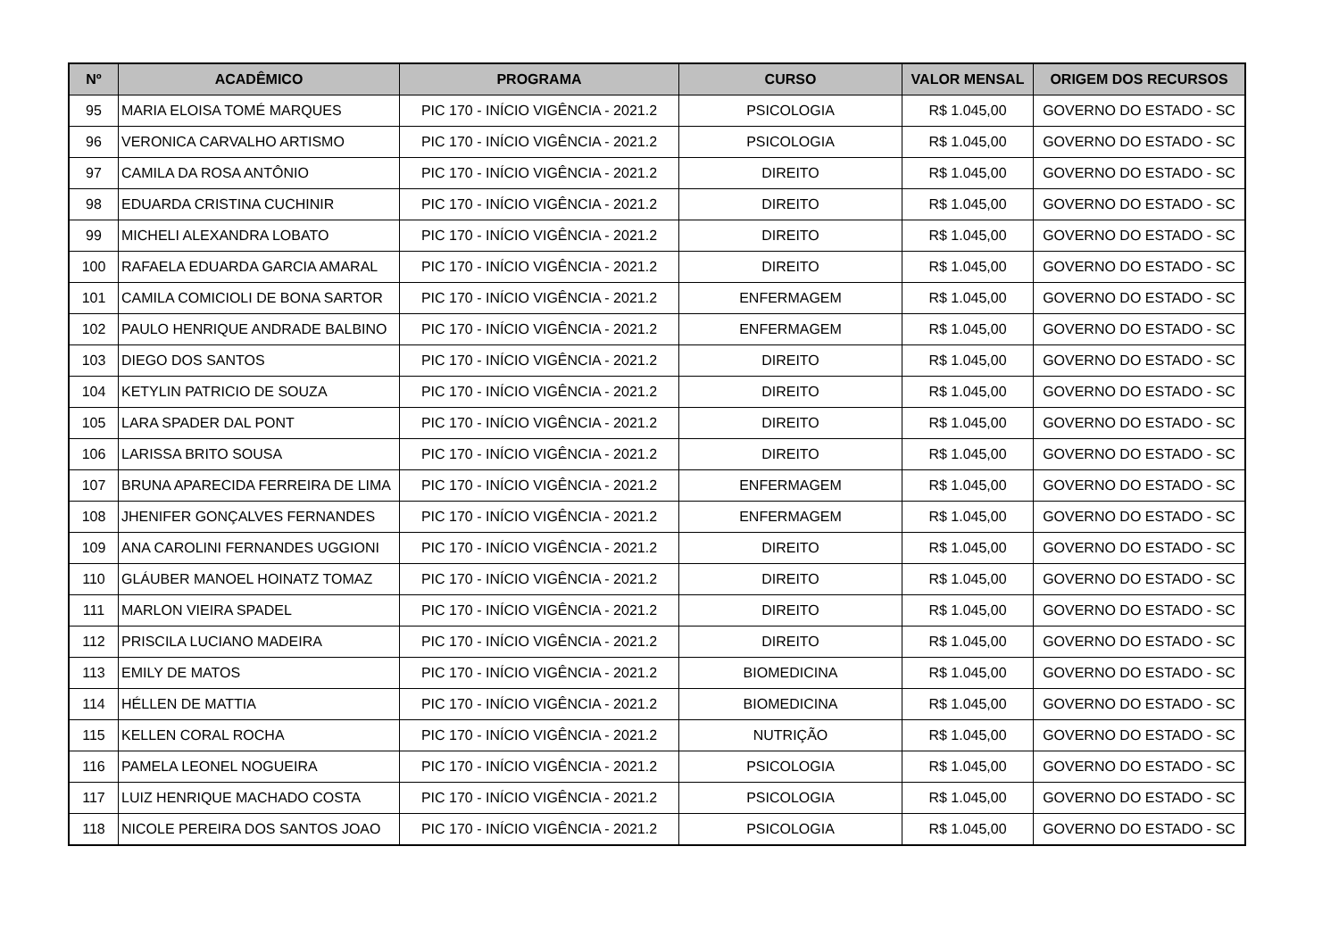| Nº | ACADÊMICO | PROGRAMA | CURSO | VALOR MENSAL | ORIGEM DOS RECURSOS |
| --- | --- | --- | --- | --- | --- |
| 95 | MARIA ELOISA TOMÉ MARQUES | PIC 170 - INÍCIO VIGÊNCIA - 2021.2 | PSICOLOGIA | R$ 1.045,00 | GOVERNO DO ESTADO - SC |
| 96 | VERONICA CARVALHO ARTISMO | PIC 170 - INÍCIO VIGÊNCIA - 2021.2 | PSICOLOGIA | R$ 1.045,00 | GOVERNO DO ESTADO - SC |
| 97 | CAMILA DA ROSA ANTÔNIO | PIC 170 - INÍCIO VIGÊNCIA - 2021.2 | DIREITO | R$ 1.045,00 | GOVERNO DO ESTADO - SC |
| 98 | EDUARDA CRISTINA CUCHINIR | PIC 170 - INÍCIO VIGÊNCIA - 2021.2 | DIREITO | R$ 1.045,00 | GOVERNO DO ESTADO - SC |
| 99 | MICHELI ALEXANDRA LOBATO | PIC 170 - INÍCIO VIGÊNCIA - 2021.2 | DIREITO | R$ 1.045,00 | GOVERNO DO ESTADO - SC |
| 100 | RAFAELA EDUARDA GARCIA AMARAL | PIC 170 - INÍCIO VIGÊNCIA - 2021.2 | DIREITO | R$ 1.045,00 | GOVERNO DO ESTADO - SC |
| 101 | CAMILA COMICIOLI DE BONA SARTOR | PIC 170 - INÍCIO VIGÊNCIA - 2021.2 | ENFERMAGEM | R$ 1.045,00 | GOVERNO DO ESTADO - SC |
| 102 | PAULO HENRIQUE ANDRADE BALBINO | PIC 170 - INÍCIO VIGÊNCIA - 2021.2 | ENFERMAGEM | R$ 1.045,00 | GOVERNO DO ESTADO - SC |
| 103 | DIEGO DOS SANTOS | PIC 170 - INÍCIO VIGÊNCIA - 2021.2 | DIREITO | R$ 1.045,00 | GOVERNO DO ESTADO - SC |
| 104 | KETYLIN PATRICIO DE SOUZA | PIC 170 - INÍCIO VIGÊNCIA - 2021.2 | DIREITO | R$ 1.045,00 | GOVERNO DO ESTADO - SC |
| 105 | LARA SPADER DAL PONT | PIC 170 - INÍCIO VIGÊNCIA - 2021.2 | DIREITO | R$ 1.045,00 | GOVERNO DO ESTADO - SC |
| 106 | LARISSA BRITO SOUSA | PIC 170 - INÍCIO VIGÊNCIA - 2021.2 | DIREITO | R$ 1.045,00 | GOVERNO DO ESTADO - SC |
| 107 | BRUNA APARECIDA FERREIRA DE LIMA | PIC 170 - INÍCIO VIGÊNCIA - 2021.2 | ENFERMAGEM | R$ 1.045,00 | GOVERNO DO ESTADO - SC |
| 108 | JHENIFER GONÇALVES FERNANDES | PIC 170 - INÍCIO VIGÊNCIA - 2021.2 | ENFERMAGEM | R$ 1.045,00 | GOVERNO DO ESTADO - SC |
| 109 | ANA CAROLINI FERNANDES UGGIONI | PIC 170 - INÍCIO VIGÊNCIA - 2021.2 | DIREITO | R$ 1.045,00 | GOVERNO DO ESTADO - SC |
| 110 | GLÁUBER MANOEL HOINATZ TOMAZ | PIC 170 - INÍCIO VIGÊNCIA - 2021.2 | DIREITO | R$ 1.045,00 | GOVERNO DO ESTADO - SC |
| 111 | MARLON VIEIRA SPADEL | PIC 170 - INÍCIO VIGÊNCIA - 2021.2 | DIREITO | R$ 1.045,00 | GOVERNO DO ESTADO - SC |
| 112 | PRISCILA LUCIANO MADEIRA | PIC 170 - INÍCIO VIGÊNCIA - 2021.2 | DIREITO | R$ 1.045,00 | GOVERNO DO ESTADO - SC |
| 113 | EMILY DE MATOS | PIC 170 - INÍCIO VIGÊNCIA - 2021.2 | BIOMEDICINA | R$ 1.045,00 | GOVERNO DO ESTADO - SC |
| 114 | HÉLLEN DE MATTIA | PIC 170 - INÍCIO VIGÊNCIA - 2021.2 | BIOMEDICINA | R$ 1.045,00 | GOVERNO DO ESTADO - SC |
| 115 | KELLEN CORAL ROCHA | PIC 170 - INÍCIO VIGÊNCIA - 2021.2 | NUTRIÇÃO | R$ 1.045,00 | GOVERNO DO ESTADO - SC |
| 116 | PAMELA LEONEL NOGUEIRA | PIC 170 - INÍCIO VIGÊNCIA - 2021.2 | PSICOLOGIA | R$ 1.045,00 | GOVERNO DO ESTADO - SC |
| 117 | LUIZ HENRIQUE MACHADO COSTA | PIC 170 - INÍCIO VIGÊNCIA - 2021.2 | PSICOLOGIA | R$ 1.045,00 | GOVERNO DO ESTADO - SC |
| 118 | NICOLE PEREIRA DOS SANTOS JOAO | PIC 170 - INÍCIO VIGÊNCIA - 2021.2 | PSICOLOGIA | R$ 1.045,00 | GOVERNO DO ESTADO - SC |